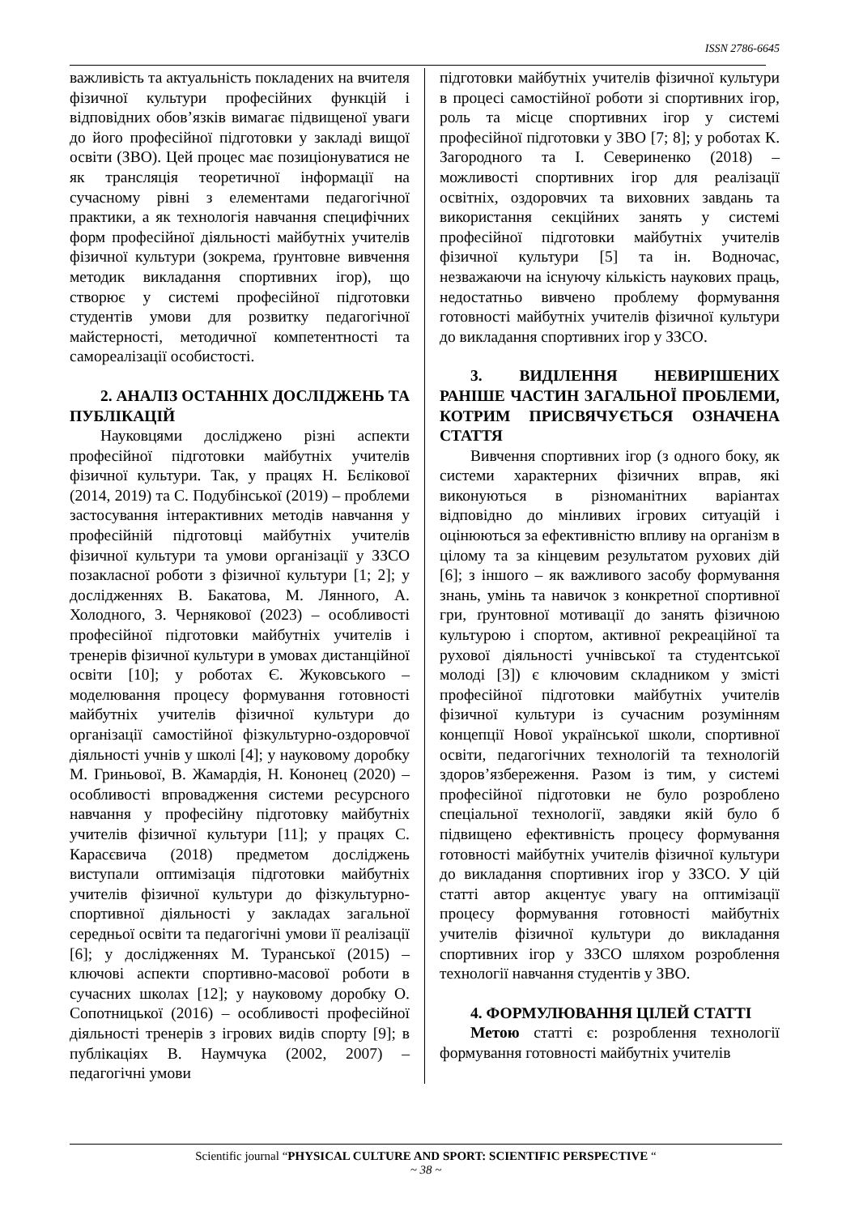ISSN 2786-6645
важливість та актуальність покладених на вчителя фізичної культури професійних функцій і відповідних обов’язків вимагає підвищеної уваги до його професійної підготовки у закладі вищої освіти (ЗВО). Цей процес має позиціонуватися не як трансляція теоретичної інформації на сучасному рівні з елементами педагогічної практики, а як технологія навчання специфічних форм професійної діяльності майбутніх учителів фізичної культури (зокрема, ґрунтовне вивчення методик викладання спортивних ігор), що створює у системі професійної підготовки студентів умови для розвитку педагогічної майстерності, методичної компетентності та самореалізації особистості.
2. АНАЛІЗ ОСТАННІХ ДОСЛІДЖЕНЬ ТА ПУБЛІКАЦІЙ
Науковцями досліджено різні аспекти професійної підготовки майбутніх учителів фізичної культури. Так, у працях Н. Бєлікової (2014, 2019) та С. Подубінської (2019) – проблеми застосування інтерактивних методів навчання у професійній підготовці майбутніх учителів фізичної культури та умови організації у ЗЗСО позакласної роботи з фізичної культури [1; 2]; у дослідженнях В. Бакатова, М. Лянного, А. Холодного, З. Чернякової (2023) – особливості професійної підготовки майбутніх учителів і тренерів фізичної культури в умовах дистанційної освіти [10]; у роботах Є. Жуковського – моделювання процесу формування готовності майбутніх учителів фізичної культури до організації самостійної фізкультурно-оздоровчої діяльності учнів у школі [4]; у науковому доробку М. Гриньової, В. Жамардія, Н. Кононец (2020) – особливості впровадження системи ресурсного навчання у професійну підготовку майбутніх учителів фізичної культури [11]; у працях С. Карасєвича (2018) предметом досліджень виступали оптимізація підготовки майбутніх учителів фізичної культури до фізкультурно-спортивної діяльності у закладах загальної середньої освіти та педагогічні умови її реалізації [6]; у дослідженнях М. Туранської (2015) – ключові аспекти спортивно-масової роботи в сучасних школах [12]; у науковому доробку О. Сопотницької (2016) – особливості професійної діяльності тренерів з ігрових видів спорту [9]; в публікаціях В. Наумчука (2002, 2007) – педагогічні умови
підготовки майбутніх учителів фізичної культури в процесі самостійної роботи зі спортивних ігор, роль та місце спортивних ігор у системі професійної підготовки у ЗВО [7; 8]; у роботах К. Загородного та І. Севериненко (2018) – можливості спортивних ігор для реалізації освітніх, оздоровчих та виховних завдань та використання секційних занять у системі професійної підготовки майбутніх учителів фізичної культури [5] та ін. Водночас, незважаючи на існуючу кількість наукових праць, недостатньо вивчено проблему формування готовності майбутніх учителів фізичної культури до викладання спортивних ігор у ЗЗСО.
3. ВИДІЛЕННЯ НЕВИРІШЕНИХ РАНІШЕ ЧАСТИН ЗАГАЛЬНОЇ ПРОБЛЕМИ, КОТРИМ ПРИСВЯЧУЄТЬСЯ ОЗНАЧЕНА СТАТТЯ
Вивчення спортивних ігор (з одного боку, як системи характерних фізичних вправ, які виконуються в різноманітних варіантах відповідно до мінливих ігрових ситуацій і оцінюються за ефективністю впливу на організм в цілому та за кінцевим результатом рухових дій [6]; з іншого – як важливого засобу формування знань, умінь та навичок з конкретної спортивної гри, ґрунтовної мотивації до занять фізичною культурою і спортом, активної рекреаційної та рухової діяльності учнівської та студентської молоді [3]) є ключовим складником у змісті професійної підготовки майбутніх учителів фізичної культури із сучасним розумінням концепції Нової української школи, спортивної освіти, педагогічних технологій та технологій здоров’язбереження. Разом із тим, у системі професійної підготовки не було розроблено спеціальної технології, завдяки якій було б підвищено ефективність процесу формування готовності майбутніх учителів фізичної культури до викладання спортивних ігор у ЗЗСО. У цій статті автор акцентує увагу на оптимізації процесу формування готовності майбутніх учителів фізичної культури до викладання спортивних ігор у ЗЗСО шляхом розроблення технології навчання студентів у ЗВО.
4. ФОРМУЛЮВАННЯ ЦІЛЕЙ СТАТТІ
Метою статті є: розроблення технології формування готовності майбутніх учителів
Scientific journal “PHYSICAL CULTURE AND SPORT: SCIENTIFIC PERSPECTIVE “
~ 38 ~